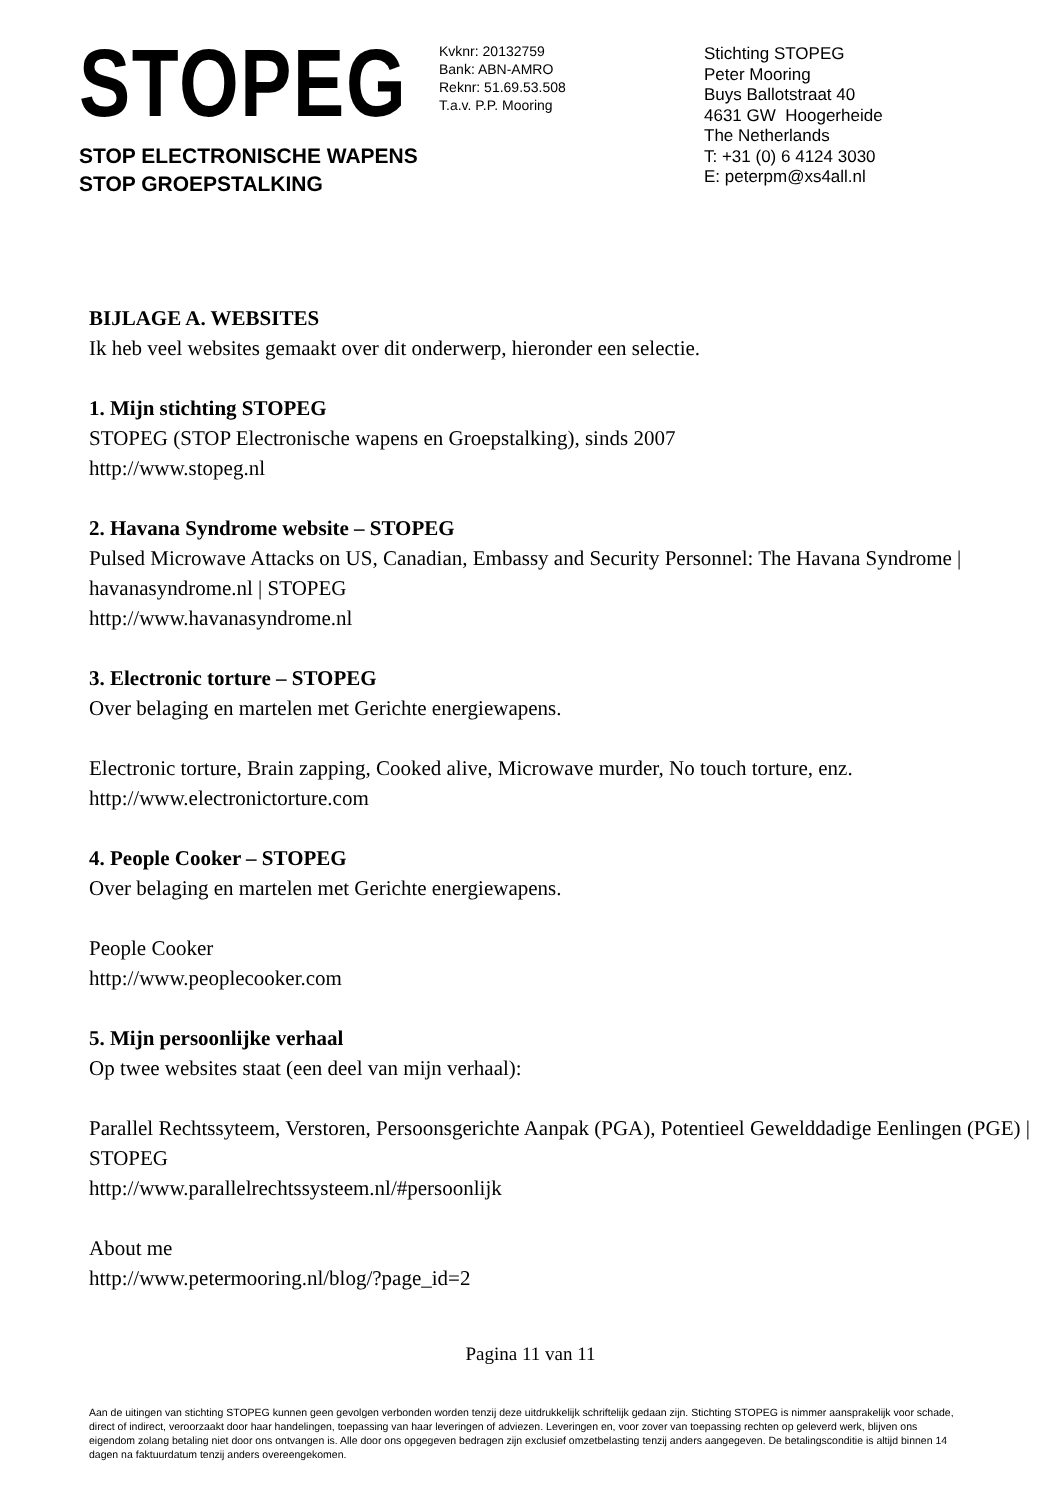STOPEG
STOP ELECTRONISCHE WAPENS
STOP GROEPSTALKING
Kvknr: 20132759
Bank: ABN-AMRO
Reknr: 51.69.53.508
T.a.v. P.P. Mooring
Stichting STOPEG
Peter Mooring
Buys Ballotstraat 40
4631 GW Hoogerheide
The Netherlands
T: +31 (0) 6 4124 3030
E: peterpm@xs4all.nl
BIJLAGE A. WEBSITES
Ik heb veel websites gemaakt over dit onderwerp, hieronder een selectie.
1. Mijn stichting STOPEG
STOPEG (STOP Electronische wapens en Groepstalking), sinds 2007
http://www.stopeg.nl
2. Havana Syndrome website – STOPEG
Pulsed Microwave Attacks on US, Canadian, Embassy and Security Personnel: The Havana Syndrome | havanasyndrome.nl | STOPEG
http://www.havanasyndrome.nl
3. Electronic torture – STOPEG
Over belaging en martelen met Gerichte energiewapens.
Electronic torture, Brain zapping, Cooked alive, Microwave murder, No touch torture, enz.
http://www.electronictorture.com
4. People Cooker – STOPEG
Over belaging en martelen met Gerichte energiewapens.
People Cooker
http://www.peoplecooker.com
5. Mijn persoonlijke verhaal
Op twee websites staat (een deel van mijn verhaal):
Parallel Rechtssyteem, Verstoren, Persoonsgerichte Aanpak (PGA), Potentieel Gewelddadige Eenlingen (PGE) | STOPEG
http://www.parallelrechtssysteem.nl/#persoonlijk
About me
http://www.petermooring.nl/blog/?page_id=2
Pagina 11 van 11
Aan de uitingen van stichting STOPEG kunnen geen gevolgen verbonden worden tenzij deze uitdrukkelijk schriftelijk gedaan zijn. Stichting STOPEG is nimmer aansprakelijk voor schade, direct of indirect, veroorzaakt door haar handelingen, toepassing van haar leveringen of adviezen. Leveringen en, voor zover van toepassing rechten op geleverd werk, blijven ons eigendom zolang betaling niet door ons ontvangen is. Alle door ons opgegeven bedragen zijn exclusief omzetbelasting tenzij anders aangegeven. De betalingsconditie is altijd binnen 14 dagen na faktuurdatum tenzij anders overeengekomen.